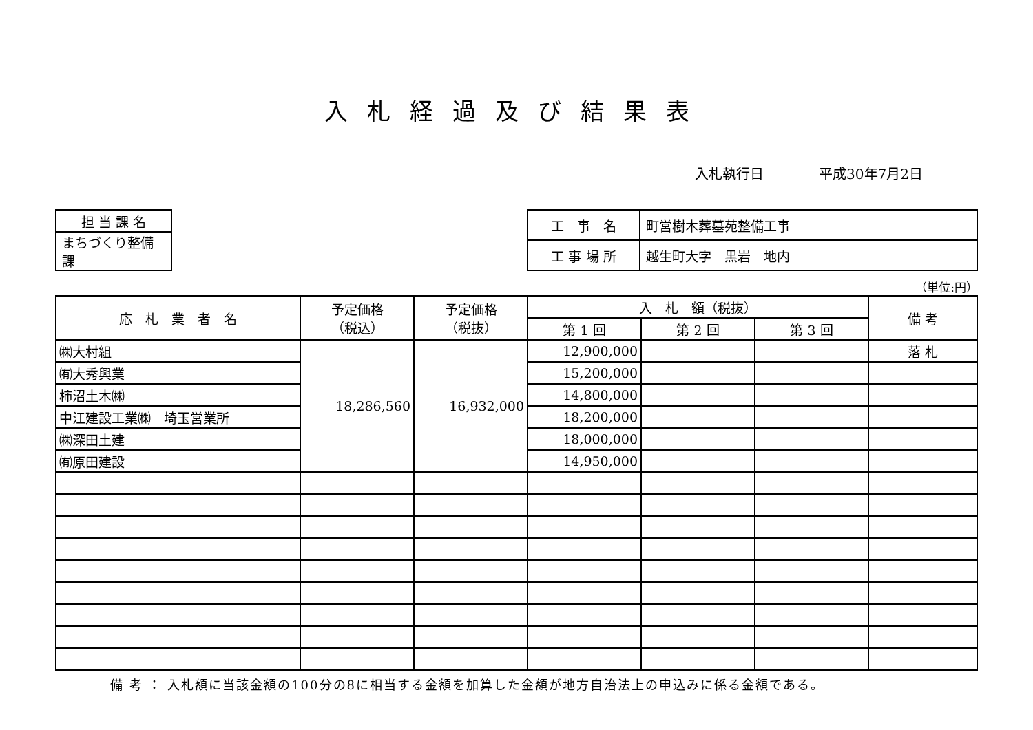入札経過及び結果表
入札執行日 平成30年7月2日
| 担 当 課 名 |
| まちづくり整備課 |
| 工 事 名 | 町営樹木葬墓苑整備工事 |
| 工 事 場 所 | 越生町大字 黒岩 地内 |
（単位:円）
| 応 札 業 者 名 | 予定価格 （税込） | 予定価格 （税抜） | 入 札 額（税抜） | | | 備 考 |
| --- | --- | --- | --- | --- | --- | --- |
| | | | 第 1 回 | 第 2 回 | 第 3 回 | |
| ㈱大村組 | 18,286,560 | 16,932,000 | 12,900,000 | | | 落 札 |
| ㈲大秀興業 | | | 15,200,000 | | | |
| 柿沼土木㈱ | | | 14,800,000 | | | |
| 中江建設工業㈱ 埼玉営業所 | | | 18,200,000 | | | |
| ㈱深田土建 | | | 18,000,000 | | | |
| ㈲原田建設 | | | 14,950,000 | | | |
備 考 ： 入札額に当該金額の100分の8に相当する金額を加算した金額が地方自治法上の申込みに係る金額である。